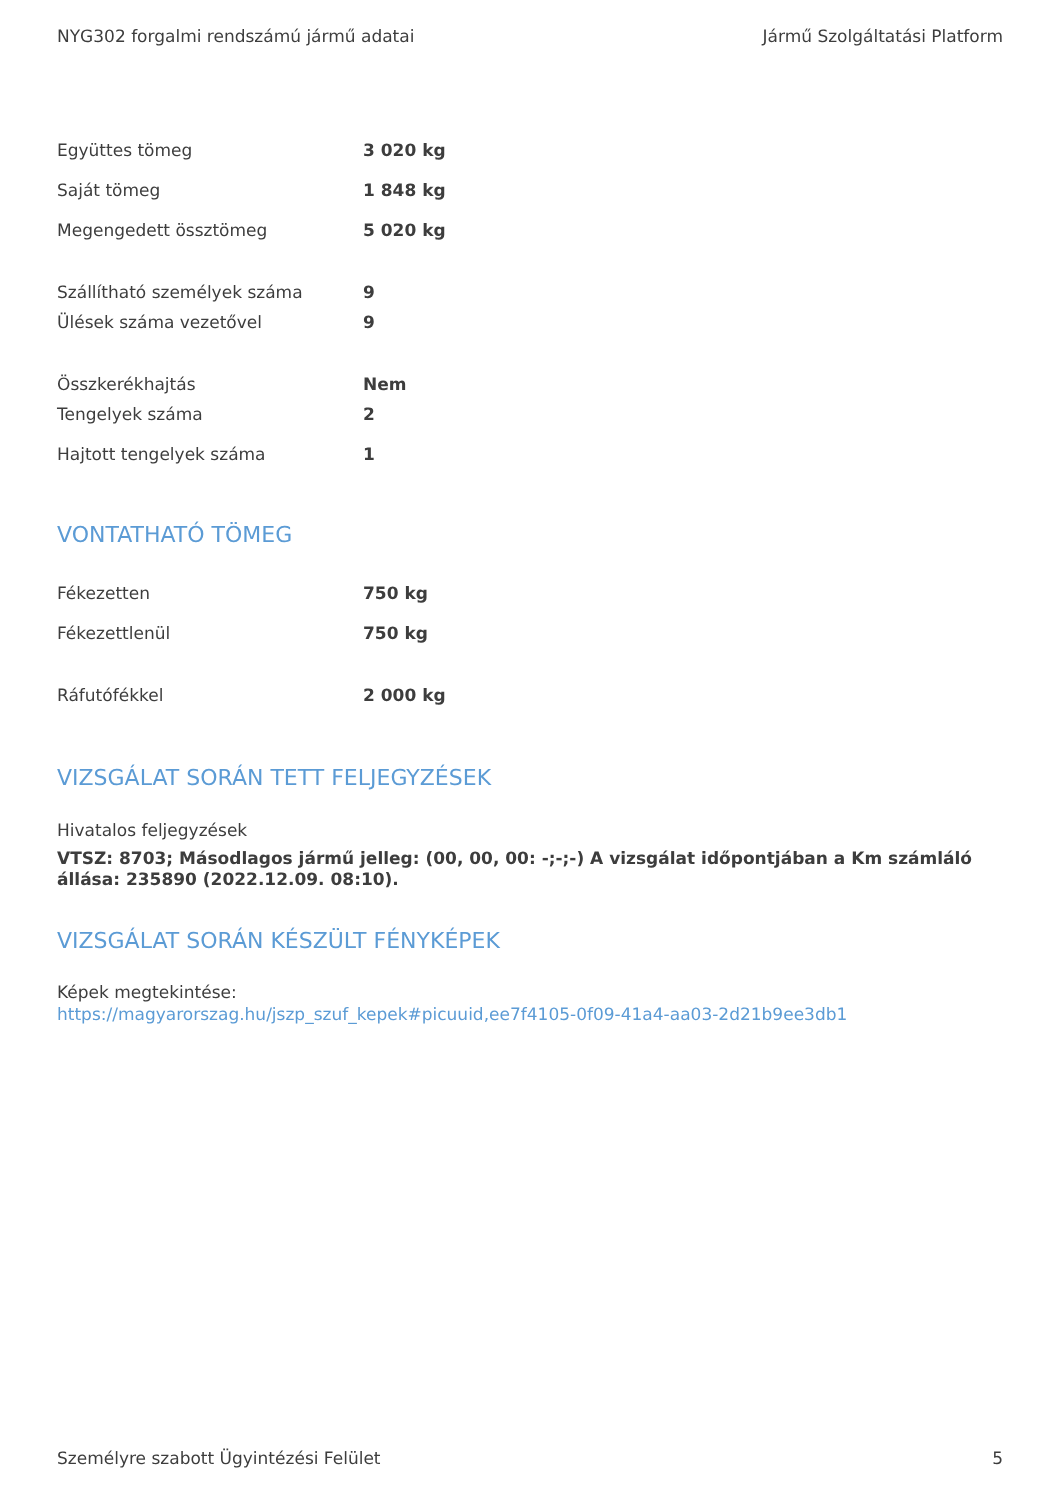NYG302 forgalmi rendszámú jármű adatai Jármű Szolgáltatási Platform
| Együttes tömeg | 3 020 kg |
| Saját tömeg | 1 848 kg |
| Megengedett össztömeg | 5 020 kg |
| Szállítható személyek száma | 9 |
| Ülések száma vezetővel | 9 |
| Összkerékhajtás | Nem |
| Tengelyek száma | 2 |
| Hajtott tengelyek száma | 1 |
VONTATHATÓ TÖMEG
| Fékezetten | 750 kg |
| Fékezettlenül | 750 kg |
| Ráfutófékkel | 2 000 kg |
VIZSGÁLAT SORÁN TETT FELJEGYZÉSEK
Hivatalos feljegyzések
VTSZ: 8703; Másodlagos jármű jelleg: (00, 00, 00: -;-;-) A vizsgálat időpontjában a Km számláló állása: 235890 (2022.12.09. 08:10).
VIZSGÁLAT SORÁN KÉSZÜLT FÉNYKÉPEK
Képek megtekintése:
https://magyarorszag.hu/jszp_szuf_kepek#picuuid,ee7f4105-0f09-41a4-aa03-2d21b9ee3db1
Személyre szabott Ügyintézési Felület 5